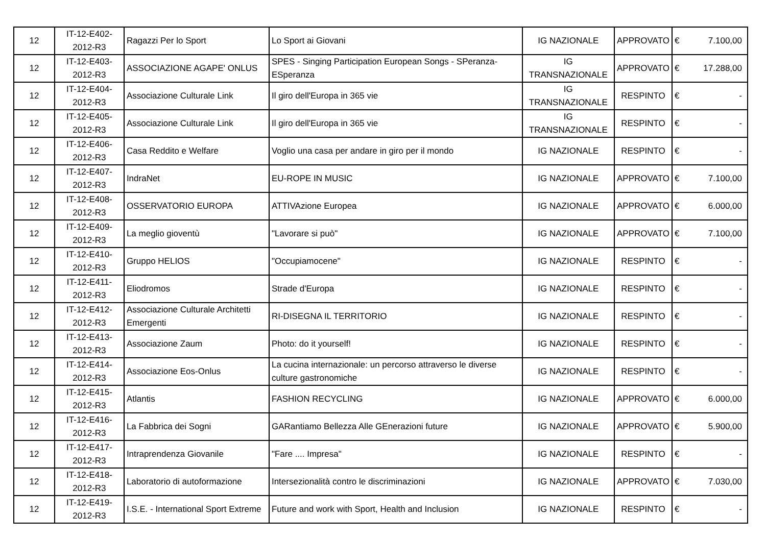| 12 | IT-12-E402-2012-R3 | Ragazzi Per lo Sport | Lo Sport ai Giovani | IG NAZIONALE | APPROVATO | € | 7.100,00 |
| 12 | IT-12-E403-2012-R3 | ASSOCIAZIONE AGAPE' ONLUS | SPES - Singing Participation European Songs - SPeranza-ESperanza | IG TRANSNAZIONALE | APPROVATO | € | 17.288,00 |
| 12 | IT-12-E404-2012-R3 | Associazione Culturale Link | Il giro dell'Europa in 365 vie | IG TRANSNAZIONALE | RESPINTO | € | - |
| 12 | IT-12-E405-2012-R3 | Associazione Culturale Link | Il giro dell'Europa in 365 vie | IG TRANSNAZIONALE | RESPINTO | € | - |
| 12 | IT-12-E406-2012-R3 | Casa Reddito e Welfare | Voglio una casa per andare in giro per il mondo | IG NAZIONALE | RESPINTO | € | - |
| 12 | IT-12-E407-2012-R3 | IndraNet | EU-ROPE IN MUSIC | IG NAZIONALE | APPROVATO | € | 7.100,00 |
| 12 | IT-12-E408-2012-R3 | OSSERVATORIO EUROPA | ATTIVAzione Europea | IG NAZIONALE | APPROVATO | € | 6.000,00 |
| 12 | IT-12-E409-2012-R3 | La meglio gioventù | "Lavorare si può" | IG NAZIONALE | APPROVATO | € | 7.100,00 |
| 12 | IT-12-E410-2012-R3 | Gruppo HELIOS | "Occupiamocene" | IG NAZIONALE | RESPINTO | € | - |
| 12 | IT-12-E411-2012-R3 | Eliodromos | Strade d'Europa | IG NAZIONALE | RESPINTO | € | - |
| 12 | IT-12-E412-2012-R3 | Associazione Culturale Architetti Emergenti | RI-DISEGNA IL TERRITORIO | IG NAZIONALE | RESPINTO | € | - |
| 12 | IT-12-E413-2012-R3 | Associazione Zaum | Photo: do it yourself! | IG NAZIONALE | RESPINTO | € | - |
| 12 | IT-12-E414-2012-R3 | Associazione Eos-Onlus | La cucina internazionale: un percorso attraverso le diverse culture gastronomiche | IG NAZIONALE | RESPINTO | € | - |
| 12 | IT-12-E415-2012-R3 | Atlantis | FASHION RECYCLING | IG NAZIONALE | APPROVATO | € | 6.000,00 |
| 12 | IT-12-E416-2012-R3 | La Fabbrica dei Sogni | GARantiamo Bellezza Alle GEnerazioni future | IG NAZIONALE | APPROVATO | € | 5.900,00 |
| 12 | IT-12-E417-2012-R3 | Intraprendenza Giovanile | "Fare .... Impresa" | IG NAZIONALE | RESPINTO | € | - |
| 12 | IT-12-E418-2012-R3 | Laboratorio di autoformazione | Intersezionalità contro le discriminazioni | IG NAZIONALE | APPROVATO | € | 7.030,00 |
| 12 | IT-12-E419-2012-R3 | I.S.E. - International Sport Extreme | Future and work with Sport, Health and Inclusion | IG NAZIONALE | RESPINTO | € | - |